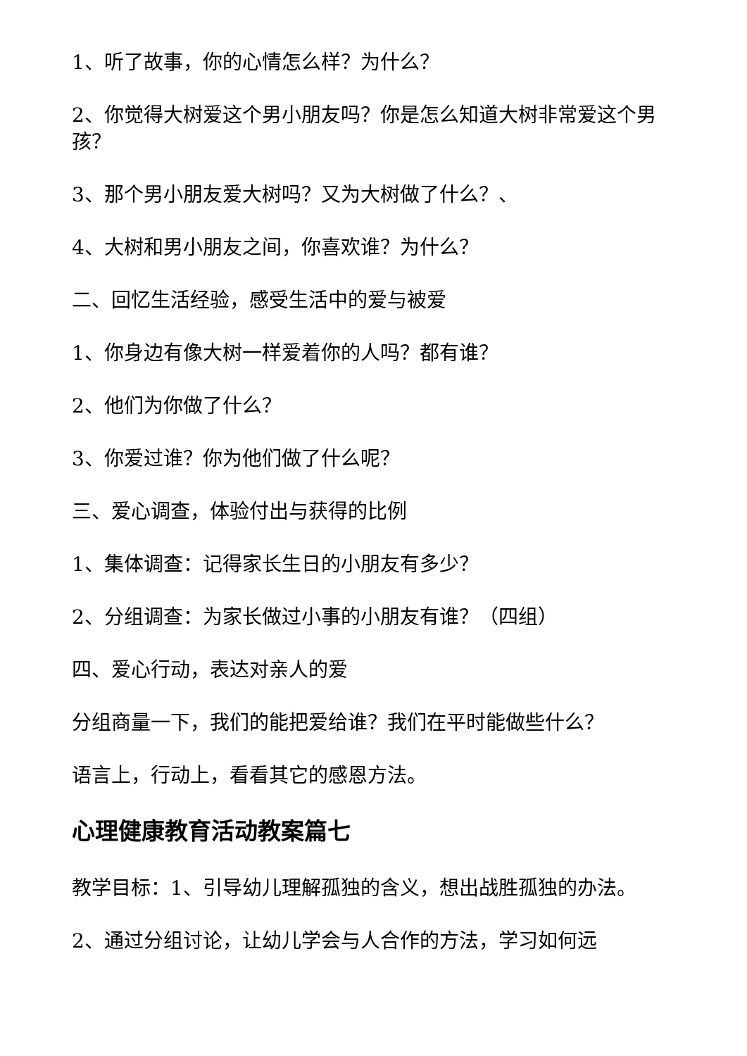1、听了故事，你的心情怎么样？为什么？
2、你觉得大树爱这个男小朋友吗？你是怎么知道大树非常爱这个男孩？
3、那个男小朋友爱大树吗？又为大树做了什么？、
4、大树和男小朋友之间，你喜欢谁？为什么？
二、回忆生活经验，感受生活中的爱与被爱
1、你身边有像大树一样爱着你的人吗？都有谁？
2、他们为你做了什么？
3、你爱过谁？你为他们做了什么呢？
三、爱心调查，体验付出与获得的比例
1、集体调查：记得家长生日的小朋友有多少？
2、分组调查：为家长做过小事的小朋友有谁？（四组）
四、爱心行动，表达对亲人的爱
分组商量一下，我们的能把爱给谁？我们在平时能做些什么？
语言上，行动上，看看其它的感恩方法。
心理健康教育活动教案篇七
教学目标：1、引导幼儿理解孤独的含义，想出战胜孤独的办法。
2、通过分组讨论，让幼儿学会与人合作的方法，学习如何远